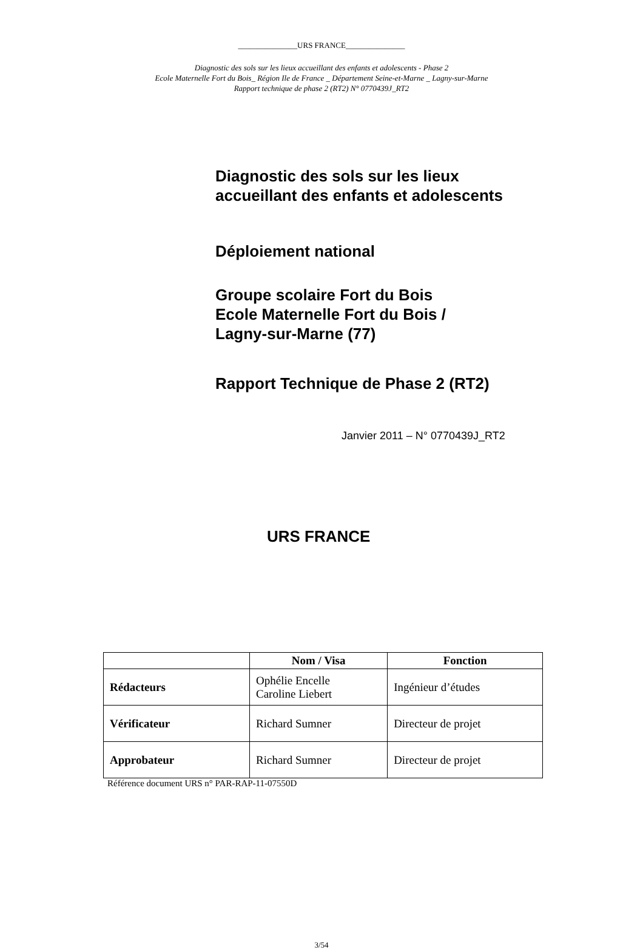_______________URS FRANCE_______________
Diagnostic des sols sur les lieux accueillant des enfants et adolescents - Phase 2
Ecole Maternelle Fort du Bois_ Région Ile de France _ Département Seine-et-Marne _ Lagny-sur-Marne
Rapport technique de phase 2 (RT2) N° 0770439J_RT2
Diagnostic des sols sur les lieux
accueillant des enfants et adolescents
Déploiement national
Groupe scolaire Fort du Bois
Ecole Maternelle Fort du Bois /
Lagny-sur-Marne (77)
Rapport Technique de Phase 2 (RT2)
Janvier 2011 – N° 0770439J_RT2
URS FRANCE
| | Nom / Visa | Fonction |
| --- | --- | --- |
| Rédacteurs | Ophélie Encelle Caroline Liebert | Ingénieur d’études |
| Vérificateur | Richard Sumner | Directeur de projet |
| Approbateur | Richard Sumner | Directeur de projet |
Référence document URS n° PAR-RAP-11-07550D
3/54